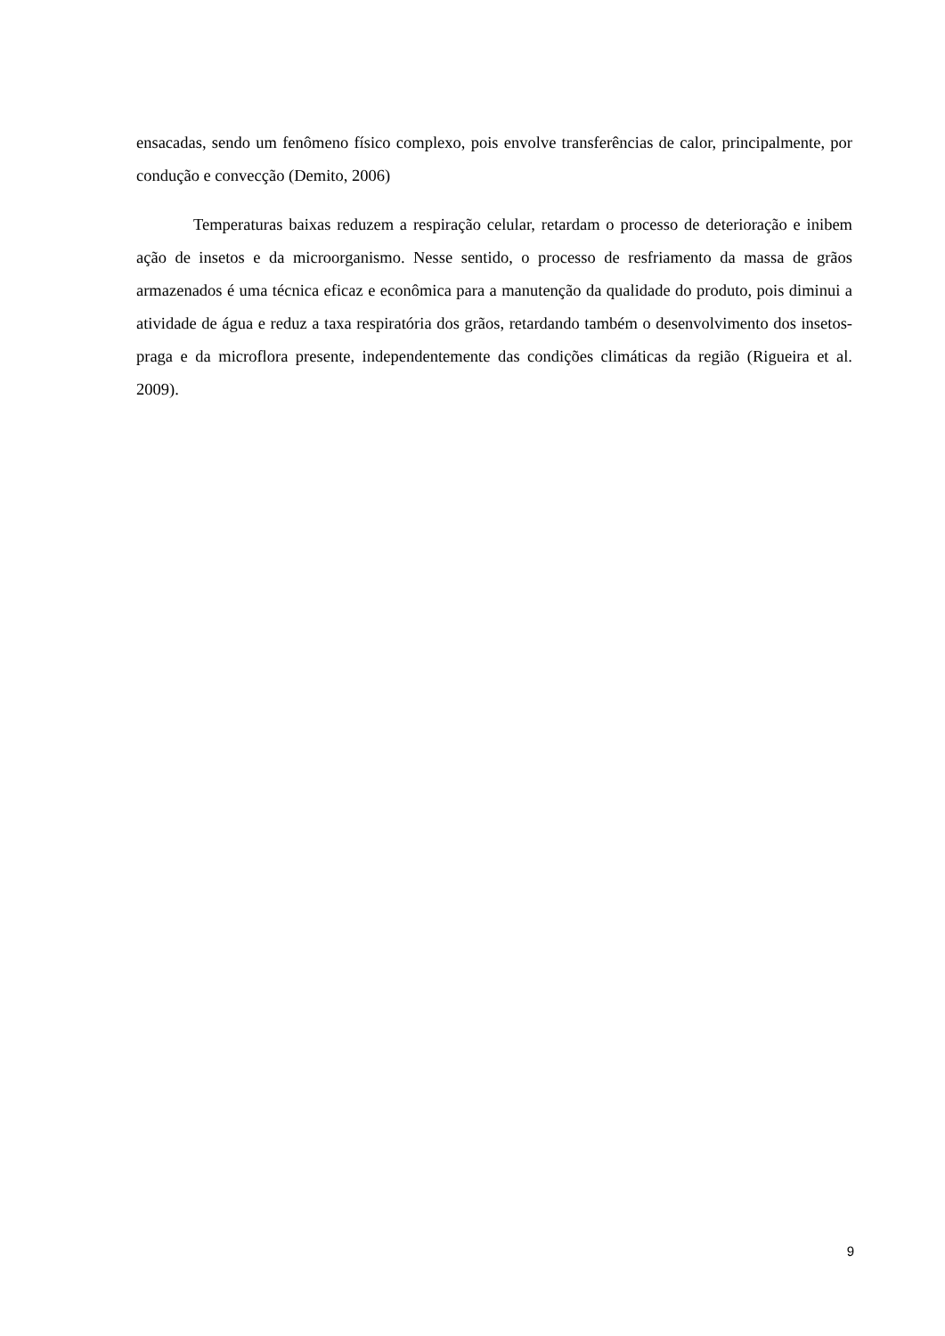ensacadas, sendo um fenômeno físico complexo, pois envolve transferências de calor, principalmente, por condução e convecção (Demito, 2006)
Temperaturas baixas reduzem a respiração celular, retardam o processo de deterioração e inibem ação de insetos e da microorganismo. Nesse sentido, o processo de resfriamento da massa de grãos armazenados é uma técnica eficaz e econômica para a manutenção da qualidade do produto, pois diminui a atividade de água e reduz a taxa respiratória dos grãos, retardando também o desenvolvimento dos insetos-praga e da microflora presente, independentemente das condições climáticas da região (Rigueira et al. 2009).
9